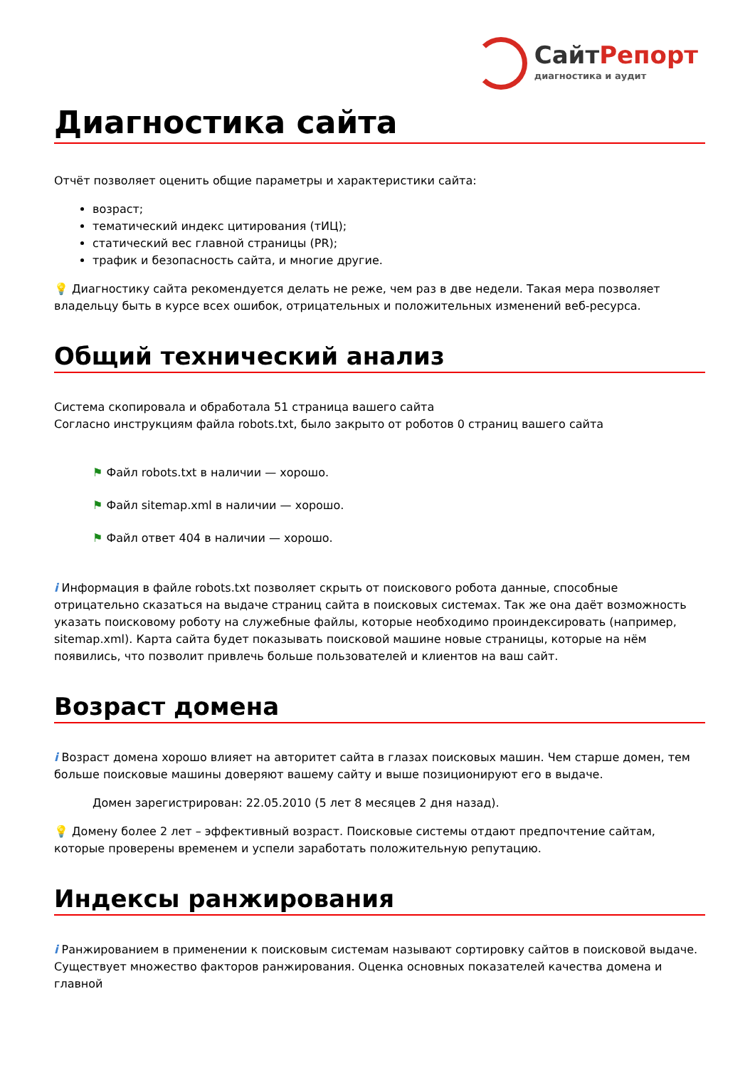СайтРепорт
диагностика и аудит
Диагностика сайта
Отчёт позволяет оценить общие параметры и характеристики сайта:
возраст;
тематический индекс цитирования (тИЦ);
статический вес главной страницы (PR);
трафик и безопасность сайта, и многие другие.
💡 Диагностику сайта рекомендуется делать не реже, чем раз в две недели. Такая мера позволяет владельцу быть в курсе всех ошибок, отрицательных и положительных изменений веб-ресурса.
Общий технический анализ
Система скопировала и обработала 51 страница вашего сайта
Согласно инструкциям файла robots.txt, было закрыто от роботов 0 страниц вашего сайта
⚑ Файл robots.txt в наличии — хорошо.
⚑ Файл sitemap.xml в наличии — хорошо.
⚑ Файл ответ 404 в наличии — хорошо.
i Информация в файле robots.txt позволяет скрыть от поискового робота данные, способные отрицательно сказаться на выдаче страниц сайта в поисковых системах. Так же она даёт возможность указать поисковому роботу на служебные файлы, которые необходимо проиндексировать (например, sitemap.xml). Карта сайта будет показывать поисковой машине новые страницы, которые на нём появились, что позволит привлечь больше пользователей и клиентов на ваш сайт.
Возраст домена
i Возраст домена хорошо влияет на авторитет сайта в глазах поисковых машин. Чем старше домен, тем больше поисковые машины доверяют вашему сайту и выше позиционируют его в выдаче.
Домен зарегистрирован: 22.05.2010 (5 лет 8 месяцев 2 дня назад).
💡 Домену более 2 лет – эффективный возраст. Поисковые системы отдают предпочтение сайтам, которые проверены временем и успели заработать положительную репутацию.
Индексы ранжирования
i Ранжированием в применении к поисковым системам называют сортировку сайтов в поисковой выдаче. Существует множество факторов ранжирования. Оценка основных показателей качества домена и главной